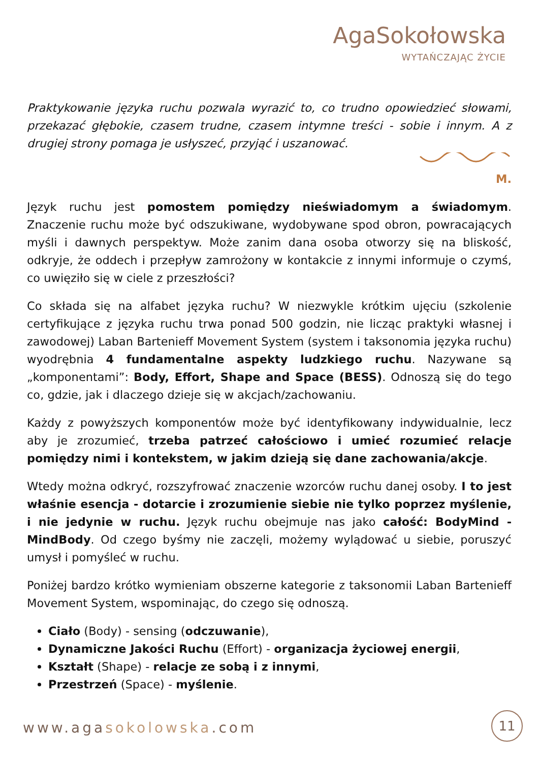AgaSokołowska
WYTAŃCZAJĄC ŻYCIE
Praktykowanie języka ruchu pozwala wyrazić to, co trudno opowiedzieć słowami, przekazać głębokie, czasem trudne, czasem intymne treści - sobie i innym. A z drugiej strony pomaga je usłyszeć, przyjąć i uszanować.
M.
Język ruchu jest pomostem pomiędzy nieświadomym a świadomym. Znaczenie ruchu może być odszukiwane, wydobywane spod obron, powracających myśli i dawnych perspektyw. Może zanim dana osoba otworzy się na bliskość, odkryje, że oddech i przepływ zamrożony w kontakcie z innymi informuje o czymś, co uwięziło się w ciele z przeszłości?
Co składa się na alfabet języka ruchu? W niezwykle krótkim ujęciu (szkolenie certyfikujące z języka ruchu trwa ponad 500 godzin, nie licząc praktyki własnej i zawodowej) Laban Bartenieff Movement System (system i taksonomia języka ruchu) wyodrębnia 4 fundamentalne aspekty ludzkiego ruchu. Nazywane są „komponentami”: Body, Effort, Shape and Space (BESS). Odnoszą się do tego co, gdzie, jak i dlaczego dzieje się w akcjach/zachowaniu.
Każdy z powyższych komponentów może być identyfikowany indywidualnie, lecz aby je zrozumieć, trzeba patrzeć całościowo i umieć rozumieć relacje pomiędzy nimi i kontekstem, w jakim dzieją się dane zachowania/akcje.
Wtedy można odkryć, rozszyfrować znaczenie wzorców ruchu danej osoby. I to jest właśnie esencja - dotarcie i zrozumienie siebie nie tylko poprzez myślenie, i nie jedynie w ruchu. Język ruchu obejmuje nas jako całość: BodyMind - MindBody. Od czego byśmy nie zaczęli, możemy wylądować u siebie, poruszyć umysł i pomyśleć w ruchu.
Poniżej bardzo krótko wymieniam obszerne kategorie z taksonomii Laban Bartenieff Movement System, wspominając, do czego się odnoszą.
Ciało (Body) - sensing (odczuwanie),
Dynamiczne Jakości Ruchu (Effort) - organizacja życiowej energii,
Kształt (Shape) - relacje ze sobą i z innymi,
Przestrzeń (Space) - myślenie.
www.agasokolowska.com
11